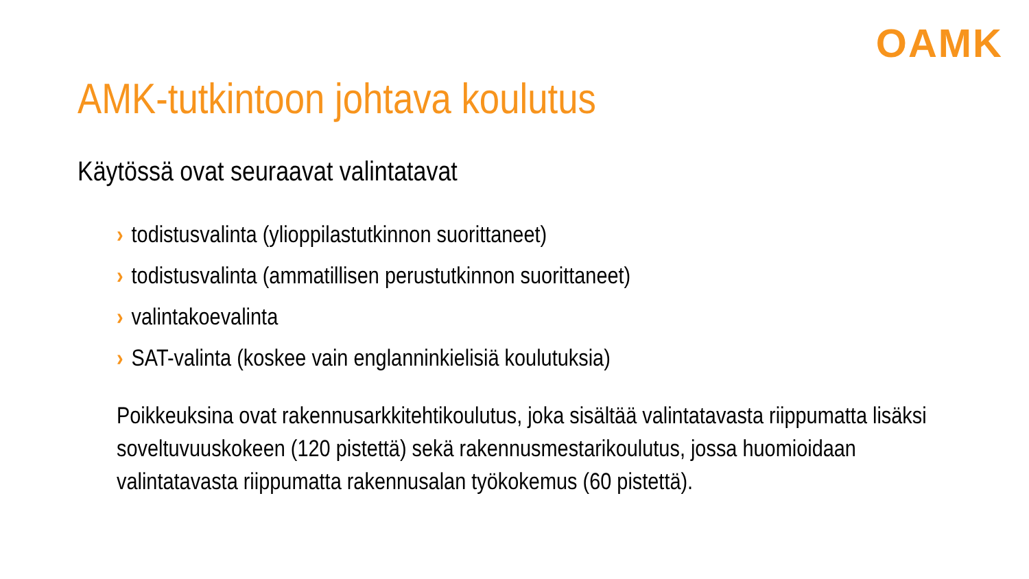OAMK
AMK-tutkintoon johtava koulutus
Käytössä ovat seuraavat valintatavat
› todistusvalinta (ylioppilastutkinnon suorittaneet)
› todistusvalinta (ammatillisen perustutkinnon suorittaneet)
› valintakoevalinta
› SAT-valinta (koskee vain englanninkielisiä koulutuksia)
Poikkeuksina ovat rakennusarkkitehtikoulutus, joka sisältää valintatavasta riippumatta lisäksi soveltuvuuskokeen (120 pistettä) sekä rakennusmestarikoulutus, jossa huomioidaan valintatavasta riippumatta rakennusalan työkokemus (60 pistettä).